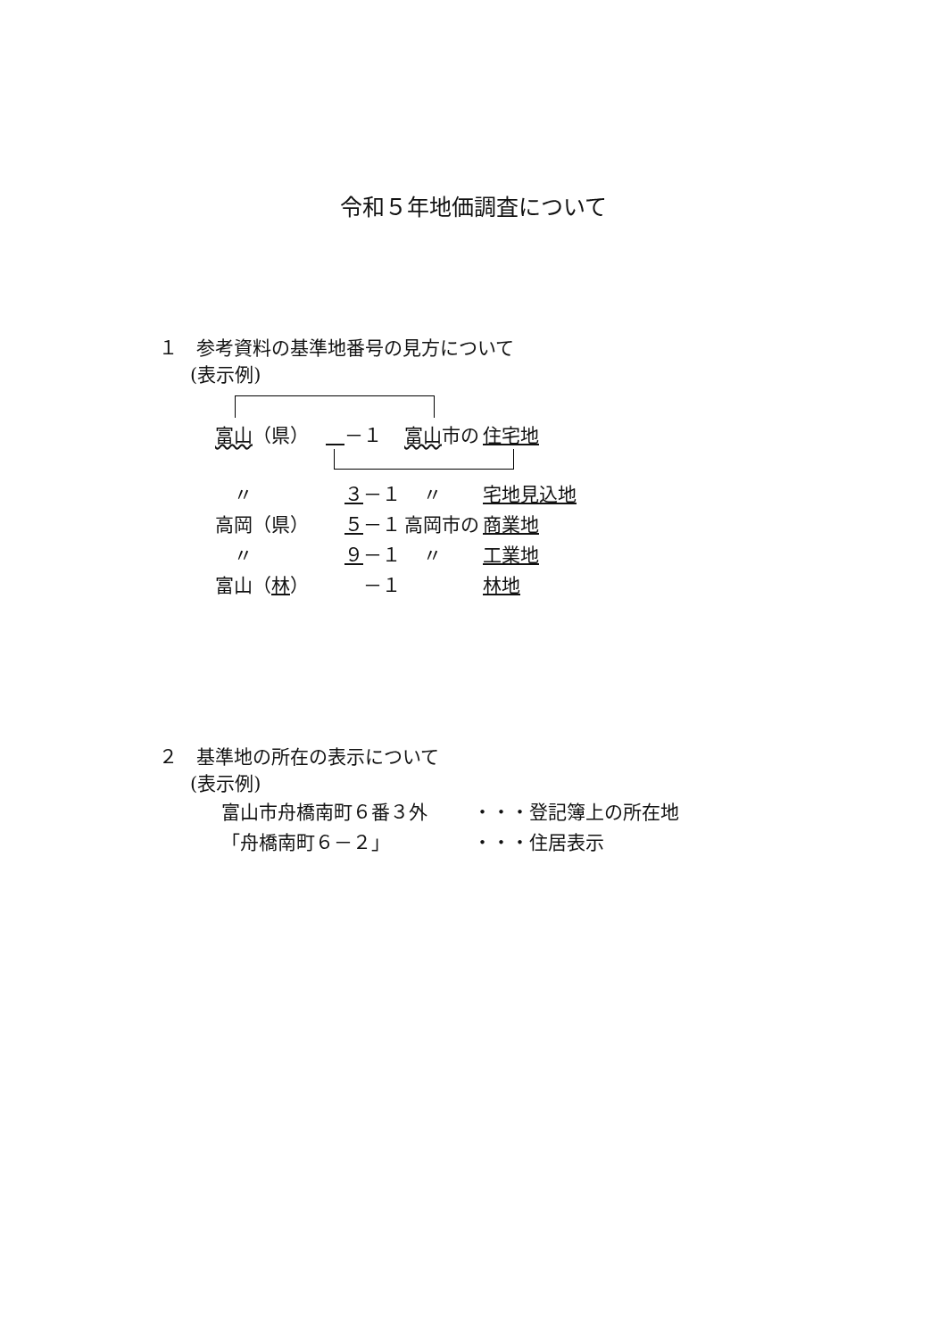令和５年地価調査について
１　参考資料の基準地番号の見方について
(表示例)
| 富山 （県） | －１ | 富山 市の | 住宅地 |
| 〃 | ３ －１ | 〃 | 宅地見込地 |
| 高岡（県） | ５ －１ | 高岡市の | 商業地 |
| 〃 | ９ －１ | 〃 | 工業地 |
| 富山（ 林 ） | －１ | | 林地 |
２　基準地の所在の表示について
(表示例)
| 富山市舟橋南町６番３外 | ・・・登記簿上の所在地 |
| 「舟橋南町６－２」 | ・・・住居表示 |